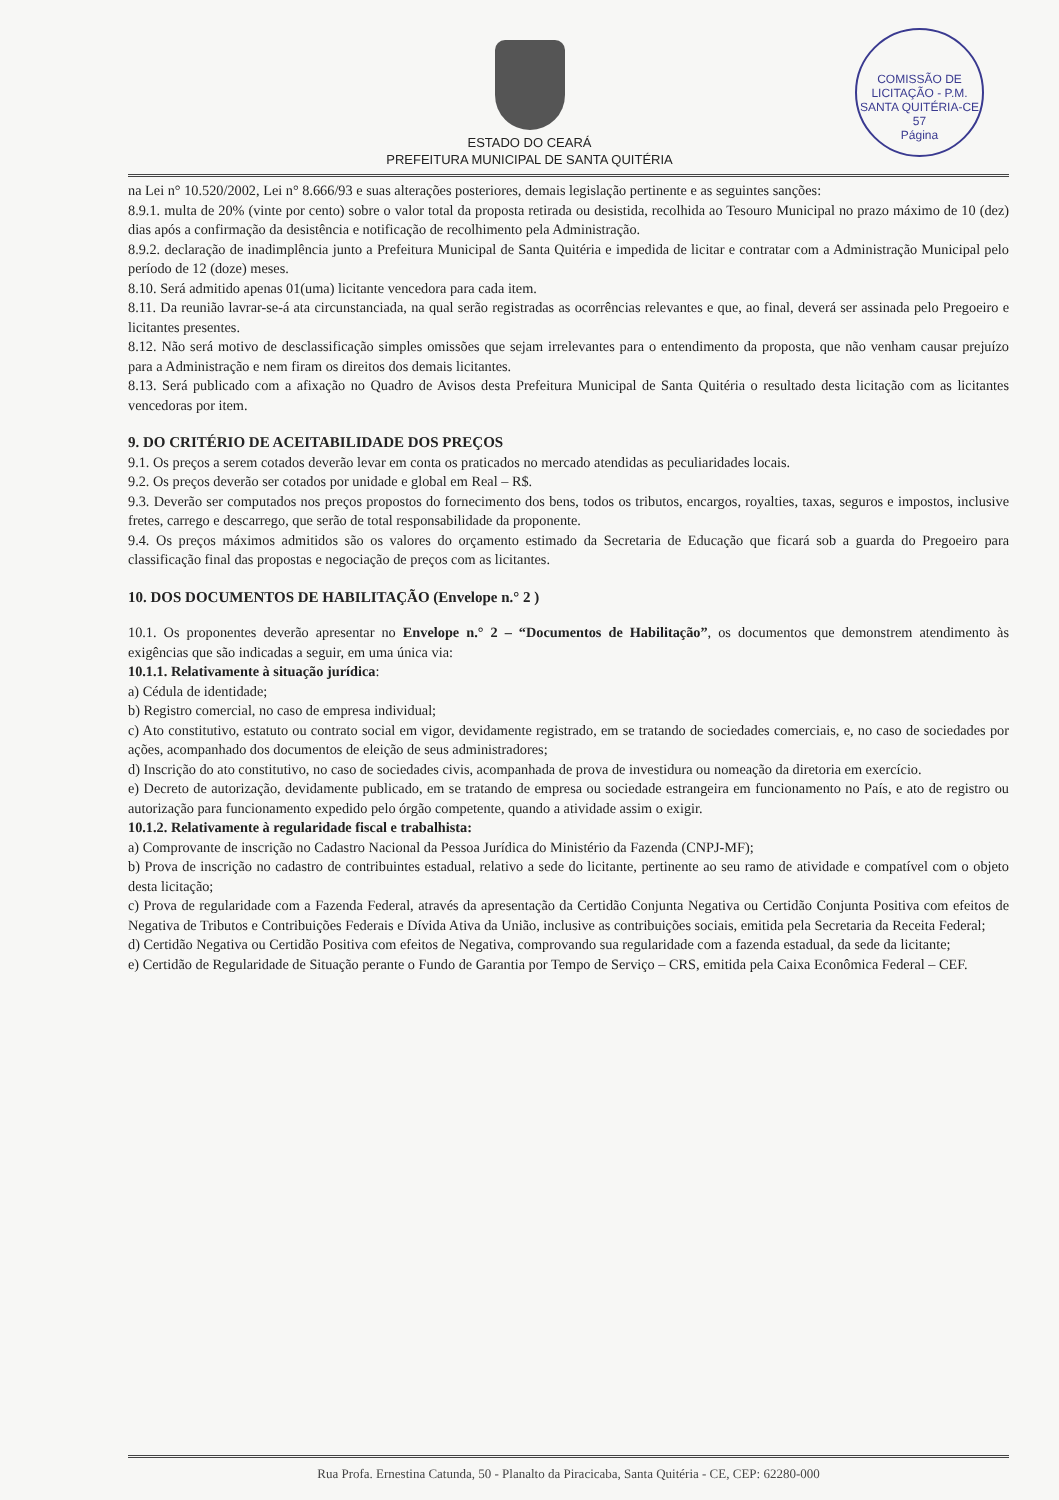COMISSÃO DE LICITAÇÃO - P.M. SANTA QUITÉRIA-CE
57
Página
ESTADO DO CEARÁ
PREFEITURA MUNICIPAL DE SANTA QUITÉRIA
na Lei n° 10.520/2002, Lei n° 8.666/93 e suas alterações posteriores, demais legislação pertinente e as seguintes sanções:
8.9.1. multa de 20% (vinte por cento) sobre o valor total da proposta retirada ou desistida, recolhida ao Tesouro Municipal no prazo máximo de 10 (dez) dias após a confirmação da desistência e notificação de recolhimento pela Administração.
8.9.2. declaração de inadimplência junto a Prefeitura Municipal de Santa Quitéria e impedida de licitar e contratar com a Administração Municipal pelo período de 12 (doze) meses.
8.10. Será admitido apenas 01(uma) licitante vencedora para cada item.
8.11. Da reunião lavrar-se-á ata circunstanciada, na qual serão registradas as ocorrências relevantes e que, ao final, deverá ser assinada pelo Pregoeiro e licitantes presentes.
8.12. Não será motivo de desclassificação simples omissões que sejam irrelevantes para o entendimento da proposta, que não venham causar prejuízo para a Administração e nem firam os direitos dos demais licitantes.
8.13. Será publicado com a afixação no Quadro de Avisos desta Prefeitura Municipal de Santa Quitéria o resultado desta licitação com as licitantes vencedoras por item.
9. DO CRITÉRIO DE ACEITABILIDADE DOS PREÇOS
9.1. Os preços a serem cotados deverão levar em conta os praticados no mercado atendidas as peculiaridades locais.
9.2. Os preços deverão ser cotados por unidade e global em Real – R$.
9.3. Deverão ser computados nos preços propostos do fornecimento dos bens, todos os tributos, encargos, royalties, taxas, seguros e impostos, inclusive fretes, carrego e descarrego, que serão de total responsabilidade da proponente.
9.4. Os preços máximos admitidos são os valores do orçamento estimado da Secretaria de Educação que ficará sob a guarda do Pregoeiro para classificação final das propostas e negociação de preços com as licitantes.
10. DOS DOCUMENTOS DE HABILITAÇÃO (Envelope n.° 2 )
10.1. Os proponentes deverão apresentar no Envelope n.° 2 – “Documentos de Habilitação”, os documentos que demonstrem atendimento às exigências que são indicadas a seguir, em uma única via:
10.1.1. Relativamente à situação jurídica:
a) Cédula de identidade;
b) Registro comercial, no caso de empresa individual;
c) Ato constitutivo, estatuto ou contrato social em vigor, devidamente registrado, em se tratando de sociedades comerciais, e, no caso de sociedades por ações, acompanhado dos documentos de eleição de seus administradores;
d) Inscrição do ato constitutivo, no caso de sociedades civis, acompanhada de prova de investidura ou nomeação da diretoria em exercício.
e) Decreto de autorização, devidamente publicado, em se tratando de empresa ou sociedade estrangeira em funcionamento no País, e ato de registro ou autorização para funcionamento expedido pelo órgão competente, quando a atividade assim o exigir.
10.1.2. Relativamente à regularidade fiscal e trabalhista:
a) Comprovante de inscrição no Cadastro Nacional da Pessoa Jurídica do Ministério da Fazenda (CNPJ-MF);
b) Prova de inscrição no cadastro de contribuintes estadual, relativo a sede do licitante, pertinente ao seu ramo de atividade e compatível com o objeto desta licitação;
c) Prova de regularidade com a Fazenda Federal, através da apresentação da Certidão Conjunta Negativa ou Certidão Conjunta Positiva com efeitos de Negativa de Tributos e Contribuições Federais e Dívida Ativa da União, inclusive as contribuições sociais, emitida pela Secretaria da Receita Federal;
d) Certidão Negativa ou Certidão Positiva com efeitos de Negativa, comprovando sua regularidade com a fazenda estadual, da sede da licitante;
e) Certidão de Regularidade de Situação perante o Fundo de Garantia por Tempo de Serviço – CRS, emitida pela Caixa Econômica Federal – CEF.
Rua Profa. Ernestina Catunda, 50 - Planalto da Piracicaba, Santa Quitéria - CE, CEP: 62280-000